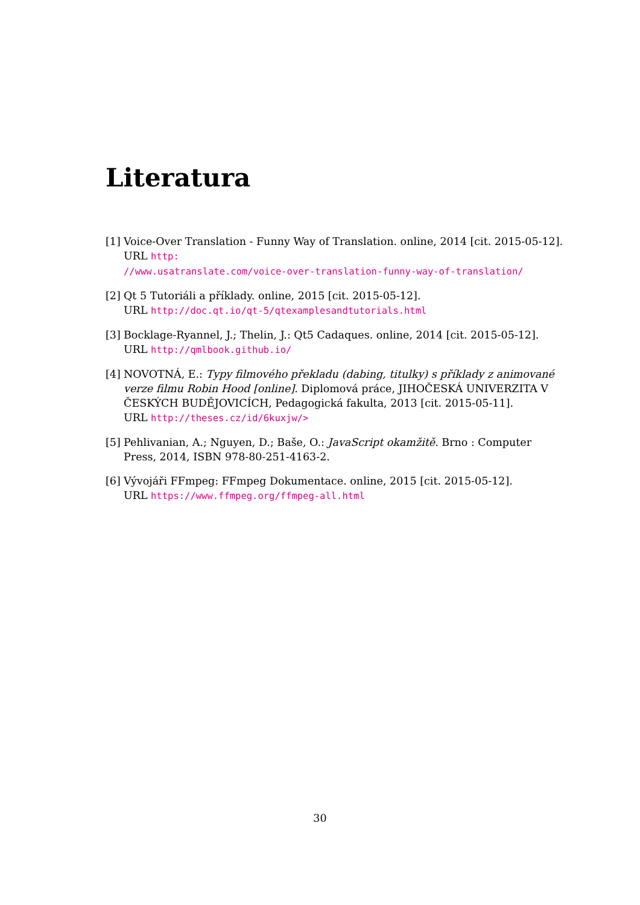Literatura
[1]
Voice-Over Translation - Funny Way of Translation. online, 2014 [cit. 2015-05-12].
URL http:
//www.usatranslate.com/voice-over-translation-funny-way-of-translation/
[2]
Qt 5 Tutoriáli a příklady. online, 2015 [cit. 2015-05-12].
URL http://doc.qt.io/qt-5/qtexamplesandtutorials.html
[3]
Bocklage-Ryannel, J.; Thelin, J.: Qt5 Cadaques. online, 2014 [cit. 2015-05-12].
URL http://qmlbook.github.io/
[4]
NOVOTNÁ, E.: Typy filmového překladu (dabing, titulky) s příklady z animované verze filmu Robin Hood [online]. Diplomová práce, JIHOČESKÁ UNIVERZITA V ČESKÝCH BUDĚJOVICÍCH, Pedagogická fakulta, 2013 [cit. 2015-05-11].
URL http://theses.cz/id/6kuxjw/>
[5]
Pehlivanian, A.; Nguyen, D.; Baše, O.: JavaScript okamžitě. Brno : Computer Press, 2014, ISBN 978-80-251-4163-2.
[6]
Vývojáři FFmpeg: FFmpeg Dokumentace. online, 2015 [cit. 2015-05-12].
URL https://www.ffmpeg.org/ffmpeg-all.html
30